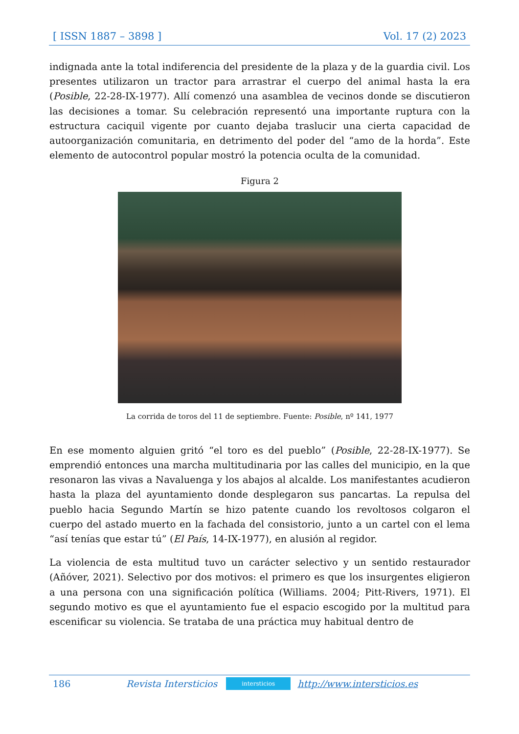[ ISSN 1887 – 3898 ] Vol. 17 (2) 2023
indignada ante la total indiferencia del presidente de la plaza y de la guardia civil. Los presentes utilizaron un tractor para arrastrar el cuerpo del animal hasta la era (Posible, 22-28-IX-1977). Allí comenzó una asamblea de vecinos donde se discutieron las decisiones a tomar. Su celebración representó una importante ruptura con la estructura caciquil vigente por cuanto dejaba traslucir una cierta capacidad de autoorganización comunitaria, en detrimento del poder del “amo de la horda”. Este elemento de autocontrol popular mostró la potencia oculta de la comunidad.
Figura 2
La corrida de toros del 11 de septiembre. Fuente: Posible, nº 141, 1977
En ese momento alguien gritó “el toro es del pueblo” (Posible, 22-28-IX-1977). Se emprendió entonces una marcha multitudinaria por las calles del municipio, en la que resonaron las vivas a Navaluenga y los abajos al alcalde. Los manifestantes acudieron hasta la plaza del ayuntamiento donde desplegaron sus pancartas. La repulsa del pueblo hacia Segundo Martín se hizo patente cuando los revoltosos colgaron el cuerpo del astado muerto en la fachada del consistorio, junto a un cartel con el lema “así tenías que estar tú” (El País, 14-IX-1977), en alusión al regidor.
La violencia de esta multitud tuvo un carácter selectivo y un sentido restaurador (Añóver, 2021). Selectivo por dos motivos: el primero es que los insurgentes eligieron a una persona con una significación política (Williams. 2004; Pitt-Rivers, 1971). El segundo motivo es que el ayuntamiento fue el espacio escogido por la multitud para escenificar su violencia. Se trataba de una práctica muy habitual dentro de
186 Revista Intersticios intersticios http://www.intersticios.es